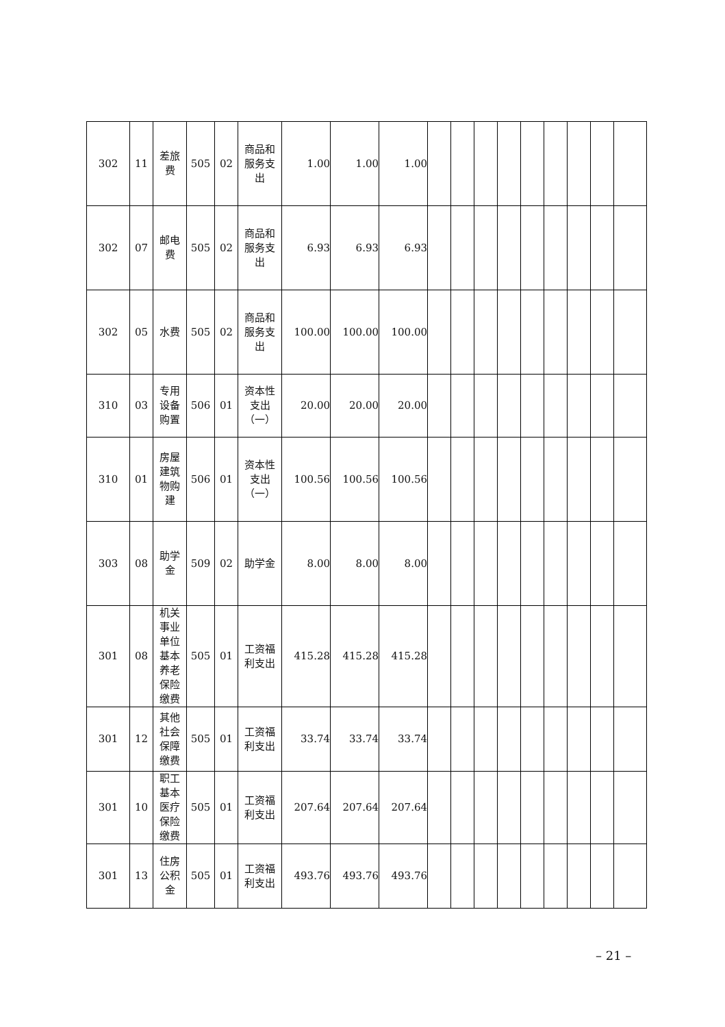| 302 | 11 | 差旅费 | 505 | 02 | 商品和服务支出 | 1.00 | 1.00 | 1.00 | | | | | | | | | |
| 302 | 07 | 邮电费 | 505 | 02 | 商品和服务支出 | 6.93 | 6.93 | 6.93 | | | | | | | | | |
| 302 | 05 | 水费 | 505 | 02 | 商品和服务支出 | 100.00 | 100.00 | 100.00 | | | | | | | | | |
| 310 | 03 | 专用设备购置 | 506 | 01 | 资本性支出（一） | 20.00 | 20.00 | 20.00 | | | | | | | | | |
| 310 | 01 | 房屋建筑物购建 | 506 | 01 | 资本性支出（一） | 100.56 | 100.56 | 100.56 | | | | | | | | | |
| 303 | 08 | 助学金 | 509 | 02 | 助学金 | 8.00 | 8.00 | 8.00 | | | | | | | | | |
| 301 | 08 | 机关事业单位基本养老保险缴费 | 505 | 01 | 工资福利支出 | 415.28 | 415.28 | 415.28 | | | | | | | | | |
| 301 | 12 | 其他社会保障缴费 | 505 | 01 | 工资福利支出 | 33.74 | 33.74 | 33.74 | | | | | | | | | |
| 301 | 10 | 职工基本医疗保险缴费 | 505 | 01 | 工资福利支出 | 207.64 | 207.64 | 207.64 | | | | | | | | | |
| 301 | 13 | 住房公积金 | 505 | 01 | 工资福利支出 | 493.76 | 493.76 | 493.76 | | | | | | | | | |
– 21 –